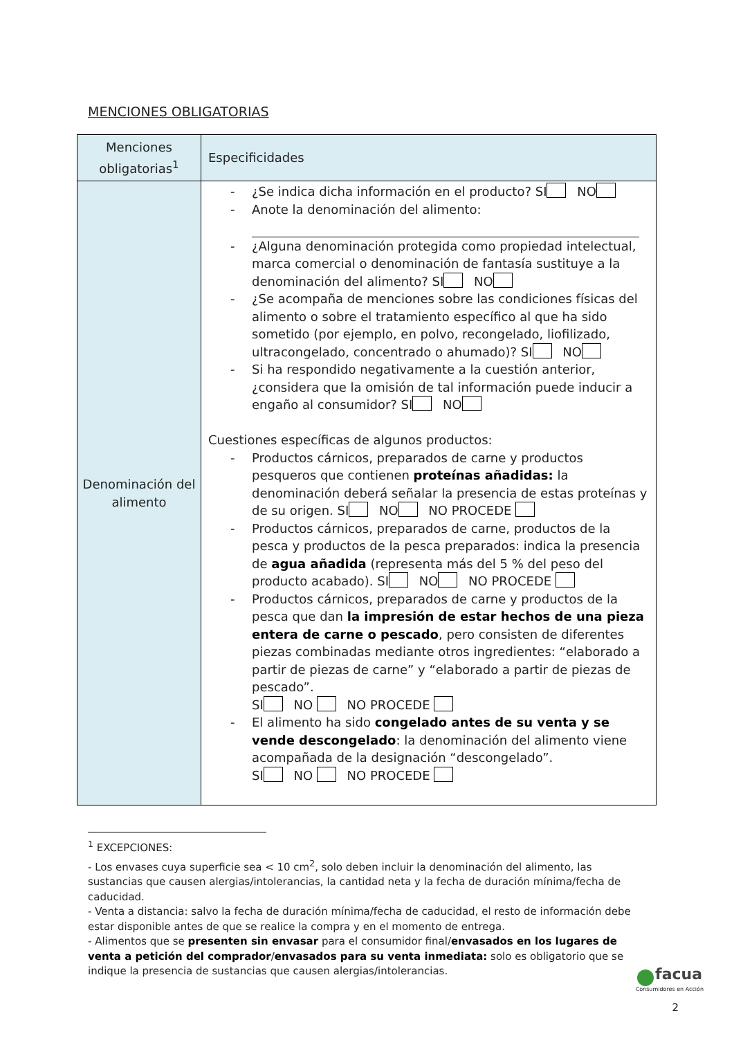MENCIONES OBLIGATORIAS
| Menciones obligatorias<sup>1</sup> | Especificidades |
| --- | --- |
| Denominación del alimento | - ¿Se indica dicha información en el producto? SI NO - Anote la denominación del alimento: - ¿Alguna denominación protegida como propiedad intelectual, marca comercial o denominación de fantasía sustituye a la denominación del alimento? SI NO - ¿Se acompaña de menciones sobre las condiciones físicas del alimento o sobre el tratamiento específico al que ha sido sometido (por ejemplo, en polvo, recongelado, liofilizado, ultracongelado, concentrado o ahumado)? SI NO - Si ha respondido negativamente a la cuestión anterior, ¿considera que la omisión de tal información puede inducir a engaño al consumidor? SI NO Cuestiones específicas de algunos productos: - Productos cárnicos, preparados de carne y productos pesqueros que contienen proteínas añadidas: la denominación deberá señalar la presencia de estas proteínas y de su origen. SI NO NO PROCEDE - Productos cárnicos, preparados de carne, productos de la pesca y productos de la pesca preparados: indica la presencia de agua añadida (representa más del 5 % del peso del producto acabado). SI NO NO PROCEDE - Productos cárnicos, preparados de carne y productos de la pesca que dan la impresión de estar hechos de una pieza entera de carne o pescado , pero consisten de diferentes piezas combinadas mediante otros ingredientes: “elaborado a partir de piezas de carne” y “elaborado a partir de piezas de pescado”. SI NO NO PROCEDE - El alimento ha sido congelado antes de su venta y se vende descongelado : la denominación del alimento viene acompañada de la designación “descongelado”. SI NO NO PROCEDE |
<sup>1</sup> EXCEPCIONES:
- Los envases cuya superficie sea < 10 cm<sup>2</sup>, solo deben incluir la denominación del alimento, las sustancias que causen alergias/intolerancias, la cantidad neta y la fecha de duración mínima/fecha de caducidad.
- Venta a distancia: salvo la fecha de duración mínima/fecha de caducidad, el resto de información debe estar disponible antes de que se realice la compra y en el momento de entrega.
- Alimentos que se presenten sin envasar para el consumidor final/envasados en los lugares de venta a petición del comprador/envasados para su venta inmediata: solo es obligatorio que se indique la presencia de sustancias que causen alergias/intolerancias.
facua
Consumidores en Acción
2